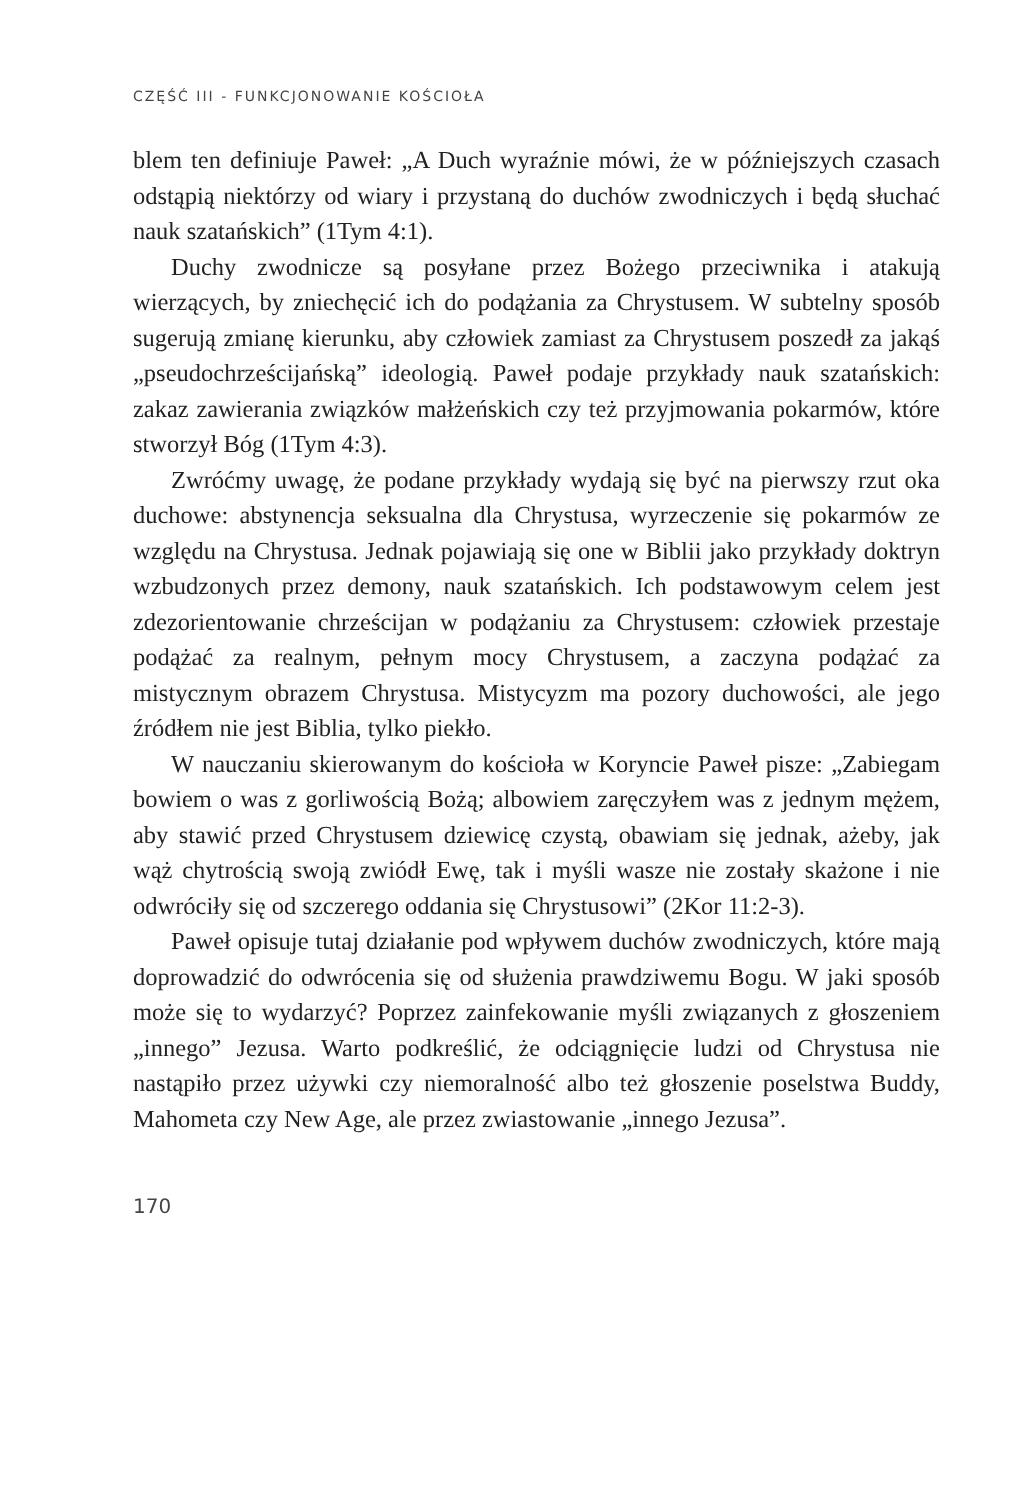CZĘŚĆ III - FUNKCJONOWANIE KOŚCIOŁA
blem ten definiuje Paweł: „A Duch wyraźnie mówi, że w późniejszych czasach odstąpią niektórzy od wiary i przystaną do duchów zwodniczych i będą słuchać nauk szatańskich” (1Tym 4:1).
Duchy zwodnicze są posyłane przez Bożego przeciwnika i atakują wierzących, by zniechęcić ich do podążania za Chrystusem. W subtelny sposób sugerują zmianę kierunku, aby człowiek zamiast za Chrystusem poszedł za jakąś „pseudochrześcijańską” ideologią. Paweł podaje przykłady nauk szatańskich: zakaz zawierania związków małżeńskich czy też przyjmowania pokarmów, które stworzył Bóg (1Tym 4:3).
Zwróćmy uwagę, że podane przykłady wydają się być na pierwszy rzut oka duchowe: abstynencja seksualna dla Chrystusa, wyrzeczenie się pokarmów ze względu na Chrystusa. Jednak pojawiają się one w Biblii jako przykłady doktryn wzbudzonych przez demony, nauk szatańskich. Ich podstawowym celem jest zdezorientowanie chrześcijan w podążaniu za Chrystusem: człowiek przestaje podążać za realnym, pełnym mocy Chrystusem, a zaczyna podążać za mistycznym obrazem Chrystusa. Mistycyzm ma pozory duchowości, ale jego źródłem nie jest Biblia, tylko piekło.
W nauczaniu skierowanym do kościoła w Koryncie Paweł pisze: „Zabiegam bowiem o was z gorliwością Bożą; albowiem zaręczyłem was z jednym mężem, aby stawić przed Chrystusem dziewicę czystą, obawiam się jednak, ażeby, jak wąż chytrością swoją zwiódł Ewę, tak i myśli wasze nie zostały skażone i nie odwróciły się od szczerego oddania się Chrystusowi” (2Kor 11:2-3).
Paweł opisuje tutaj działanie pod wpływem duchów zwodniczych, które mają doprowadzić do odwrócenia się od służenia prawdziwemu Bogu. W jaki sposób może się to wydarzyć? Poprzez zainfekowanie myśli związanych z głoszeniem „innego” Jezusa. Warto podkreślić, że odciągnięcie ludzi od Chrystusa nie nastąpiło przez używki czy niemoralność albo też głoszenie poselstwa Buddy, Mahometa czy New Age, ale przez zwiastowanie „innego Jezusa”.
170